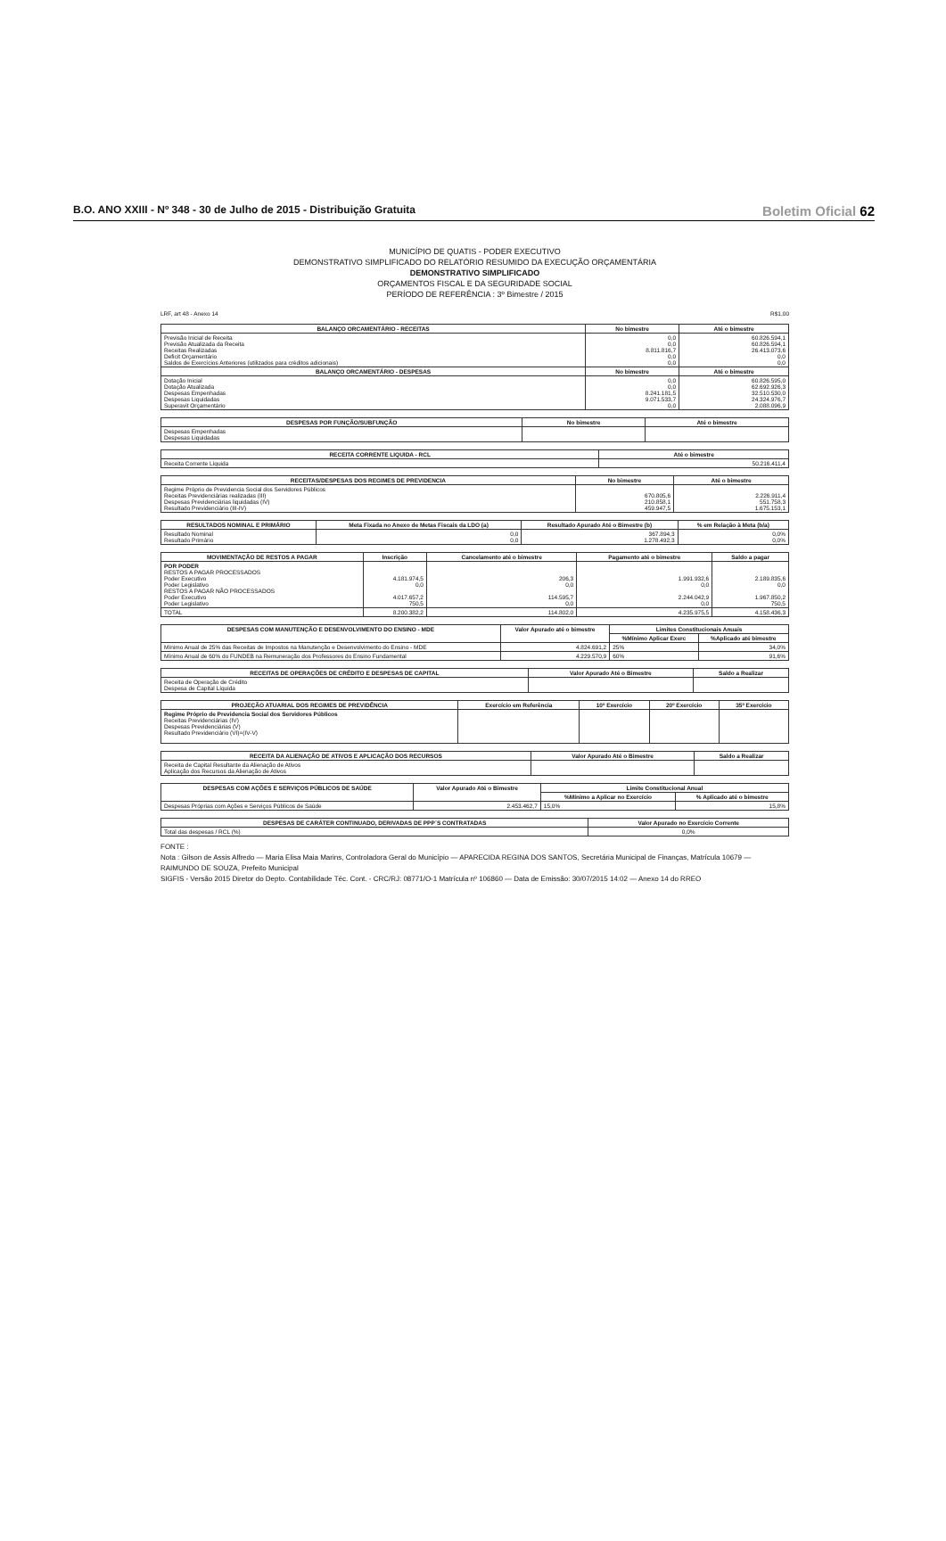B.O. ANO XXIII - Nº 348 - 30 de Julho de 2015 - Distribuição Gratuita Boletim Oficial 62
MUNICÍPIO DE QUATIS - PODER EXECUTIVO
DEMONSTRATIVO SIMPLIFICADO DO RELATÓRIO RESUMIDO DA EXECUÇÃO ORÇAMENTÁRIA
DEMONSTRATIVO SIMPLIFICADO
ORÇAMENTOS FISCAL E DA SEGURIDADE SOCIAL
PERÍODO DE REFERÊNCIA : 3º Bimestre / 2015
LRF, art 48 - Anexo 14 R$1,00
| BALANÇO ORCAMENTÁRIO - RECEITAS | No bimestre | Até o bimestre |
| --- | --- | --- |
| Previsão Inicial de Receita Previsão Atualizada da Receita Receitas Realizadas Deficit Orçamentário Saldos de Exercícios Anteriores (utilizados para créditos adicionais) | 0,0 0,0 8.811.816,7 0,0 0,0 | 60.826.594,1 60.826.594,1 26.413.073,6 0,0 0,0 |
| BALANÇO ORCAMENTÁRIO - DESPESAS | No bimestre | Até o bimestre |
| Dotação Inicial Dotação Atualizada Despesas Empenhadas Despesas Liquidadas Superavit Orçamentário | 0,0 0,0 8.241.181,5 9.071.533,7 0,0 | 60.826.595,0 62.692.926,3 32.510.530,0 24.324.976,7 2.088.096,9 |
| DESPESAS POR FUNÇÃO/SUBFUNÇÃO | No bimestre | Até o bimestre |
| --- | --- | --- |
| Despesas Empenhadas Despesas Liquidadas | | |
| RECEITA CORRENTE LIQUIDA - RCL | Até o bimestre |
| --- | --- |
| Receita Corrente Líquida | 50.216.411,4 |
| RECEITAS/DESPESAS DOS REGIMES DE PREVIDENCIA | No bimestre | Até o bimestre |
| --- | --- | --- |
| Regime Próprio de Previdencia Social dos Servidores Públicos Receitas Previdenciárias realizadas (III) Despesas Previdenciárias liquidadas (IV) Resultado Previdenciário (III-IV) | 670.805,6 210.858,1 459.947,5 | 2.226.911,4 551.758,3 1.675.153,1 |
| RESULTADOS NOMINAL E PRIMÁRIO | Meta Fixada no Anexo de Metas Fiscais da LDO (a) | Resultado Apurado Até o Bimestre (b) | % em Relação à Meta (b/a) |
| --- | --- | --- | --- |
| Resultado Nominal Resultado Primário | 0,0 0,0 | 367.894,3 1.278.492,3 | 0,0% 0,0% |
| MOVIMENTAÇÃO DE RESTOS A PAGAR | Inscrição | Cancelamento até o bimestre | Pagamento até o bimestre | Saldo a pagar |
| --- | --- | --- | --- | --- |
| POR PODER RESTOS A PAGAR PROCESSADOS Poder Executivo Poder Legislativo RESTOS A PAGAR NÃO PROCESSADOS Poder Executivo Poder Legislativo | 4.181.974,5 0,0 4.017.657,2 750,5 | 206,3 0,0 114.595,7 0,0 | 1.991.932,6 0,0 2.244.042,9 0,0 | 2.189.835,6 0,0 1.967.850,2 750,5 |
| TOTAL | 8.200.382,2 | 114.802,0 | 4.235.975,5 | 4.158.436,3 |
| DESPESAS COM MANUTENÇÃO E DESENVOLVIMENTO DO ENSINO - MDE | Valor Apurado até o bimestre | Limites Constitucionais Anuais | |
| --- | --- | --- | --- |
| | | %Mínimo Aplicar Exerc | %Aplicado até bimestre |
| Mínimo Anual de 25% das Receitas de Impostos na Manutenção e Desenvolvimento do Ensino - MDE | 4.824.691,2 | 25% | 34,0% |
| Mínimo Anual de 60% do FUNDEB na Remuneração dos Professores do Ensino Fundamental | 4.229.570,9 | 60% | 91,6% |
| RECEITAS DE OPERAÇÕES DE CRÉDITO E DESPESAS DE CAPITAL | Valor Apurado Até o Bimestre | Saldo a Realizar |
| --- | --- | --- |
| Receita de Operação de Crédito Despesa de Capital Líquida | | |
| PROJEÇÃO ATUARIAL DOS REGIMES DE PREVIDÊNCIA | Exercício em Referência | 10º Exercício | 20º Exercício | 35º Exercício |
| --- | --- | --- | --- | --- |
| Regime Próprio de Previdencia Social dos Servidores Públicos Receitas Previdenciárias (IV) Despesas Previdenciárias (V) Resultado Previdenciário (VI)=(IV-V) | | | | |
| RECEITA DA ALIENAÇÃO DE ATIVOS E APLICAÇÃO DOS RECURSOS | Valor Apurado Até o Bimestre | Saldo a Realizar |
| --- | --- | --- |
| Receita de Capital Resultante da Alienação de Ativos Aplicação dos Recursos da Alienação de Ativos | | |
| DESPESAS COM AÇÕES E SERVIÇOS PÚBLICOS DE SAÚDE | Valor Apurado Até o Bimestre | Limite Constitucional Anual | |
| --- | --- | --- | --- |
| | | %Mínimo a Aplicar no Exercício | % Aplicado até o bimestre |
| Despesas Próprias com Ações e Serviços Públicos de Saúde | 2.453.462,7 | 15,0% | 15,8% |
| DESPESAS DE CARÁTER CONTINUADO, DERIVADAS DE PPP´S CONTRATADAS | Valor Apurado no Exercício Corrente |
| --- | --- |
| Total das despesas / RCL (%) | 0,0% |
FONTE :
Nota : Gilson de Assis Alfredo — Maria Elisa Maia Marins, Controladora Geral do Município — APARECIDA REGINA DOS SANTOS, Secretária Municipal de Finanças, Matrícula 10679 — RAIMUNDO DE SOUZA, Prefeito Municipal
SIGFIS - Versão 2015 Diretor do Depto. Contabilidade Téc. Cont. - CRC/RJ: 08771/O-1 Matrícula nº 106860 — Data de Emissão: 30/07/2015 14:02 — Anexo 14 do RREO